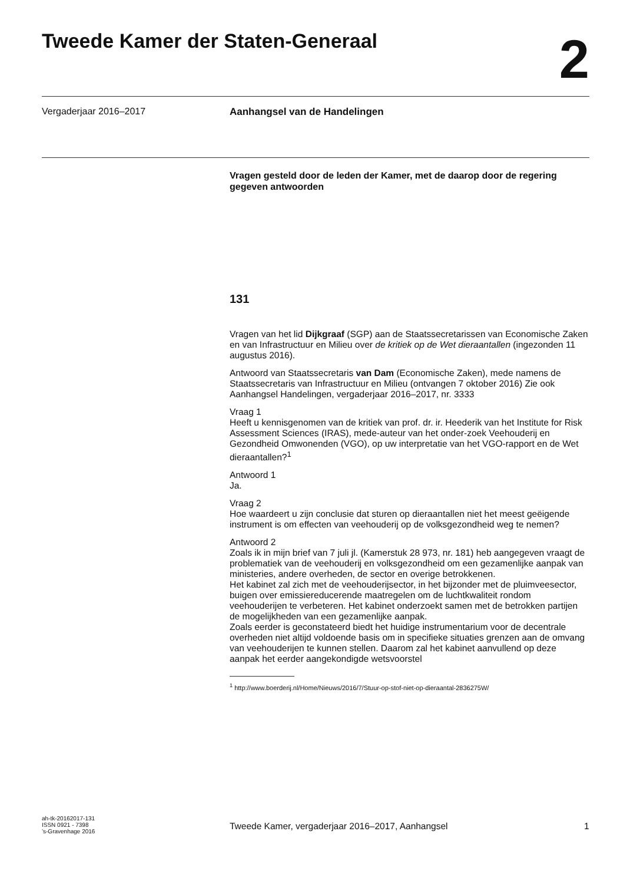Tweede Kamer der Staten-Generaal
2
Vergaderjaar 2016–2017 Aanhangsel van de Handelingen
Vragen gesteld door de leden der Kamer, met de daarop door de regering gegeven antwoorden
131
Vragen van het lid Dijkgraaf (SGP) aan de Staatssecretarissen van Economische Zaken en van Infrastructuur en Milieu over de kritiek op de Wet dieraantallen (ingezonden 11 augustus 2016).
Antwoord van Staatssecretaris van Dam (Economische Zaken), mede namens de Staatssecretaris van Infrastructuur en Milieu (ontvangen 7 oktober 2016) Zie ook Aanhangsel Handelingen, vergaderjaar 2016–2017, nr. 3333
Vraag 1
Heeft u kennisgenomen van de kritiek van prof. dr. ir. Heederik van het Institute for Risk Assessment Sciences (IRAS), mede-auteur van het onder-zoek Veehouderij en Gezondheid Omwonenden (VGO), op uw interpretatie van het VGO-rapport en de Wet dieraantallen?<sup>1</sup>
Antwoord 1
Ja.
Vraag 2
Hoe waardeert u zijn conclusie dat sturen op dieraantallen niet het meest geëigende instrument is om effecten van veehouderij op de volksgezondheid weg te nemen?
Antwoord 2
Zoals ik in mijn brief van 7 juli jl. (Kamerstuk 28 973, nr. 181) heb aangegeven vraagt de problematiek van de veehouderij en volksgezondheid om een gezamenlijke aanpak van ministeries, andere overheden, de sector en overige betrokkenen.
Het kabinet zal zich met de veehouderijsector, in het bijzonder met de pluimveesector, buigen over emissiereducerende maatregelen om de luchtkwaliteit rondom veehouderijen te verbeteren. Het kabinet onderzoekt samen met de betrokken partijen de mogelijkheden van een gezamenlijke aanpak.
Zoals eerder is geconstateerd biedt het huidige instrumentarium voor de decentrale overheden niet altijd voldoende basis om in specifieke situaties grenzen aan de omvang van veehouderijen te kunnen stellen. Daarom zal het kabinet aanvullend op deze aanpak het eerder aangekondigde wetsvoorstel
<sup>1</sup> http://www.boerderij.nl/Home/Nieuws/2016/7/Stuur-op-stof-niet-op-dieraantal-2836275W/
ah-tk-20162017-131
ISSN 0921 - 7398
’s-Gravenhage 2016
Tweede Kamer, vergaderjaar 2016–2017, Aanhangsel
1